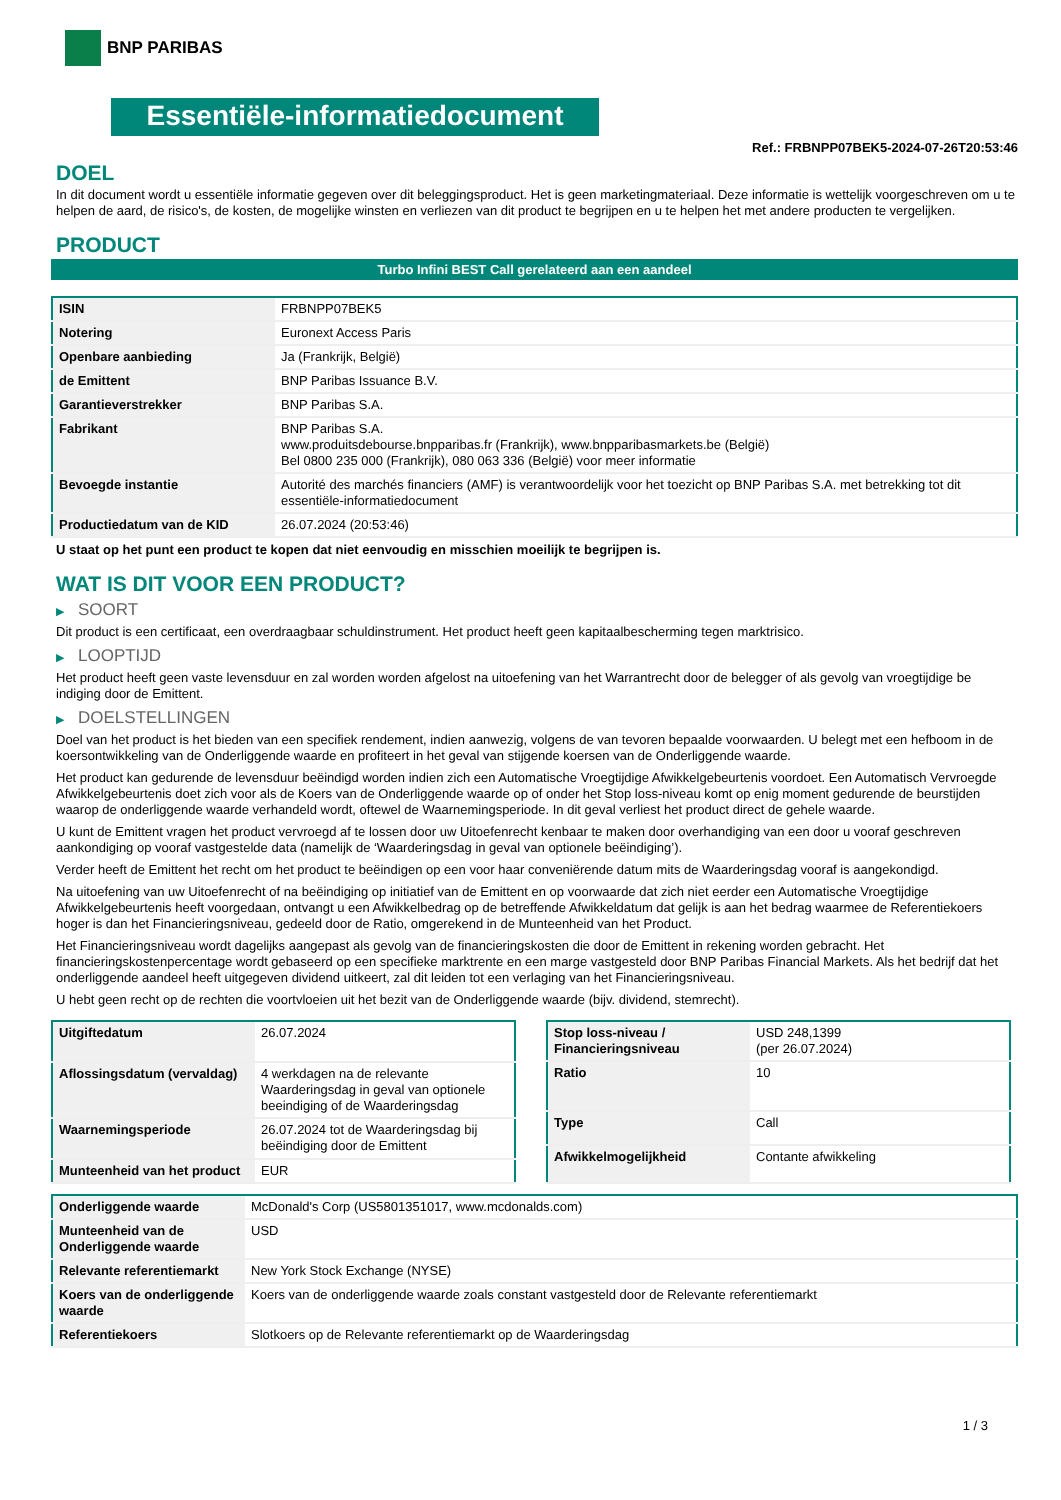BNP PARIBAS
Essentiële-informatiedocument
Ref.: FRBNPP07BEK5-2024-07-26T20:53:46
DOEL
In dit document wordt u essentiële informatie gegeven over dit beleggingsproduct. Het is geen marketingmateriaal. Deze informatie is wettelijk voorgeschreven om u te helpen de aard, de risico's, de kosten, de mogelijke winsten en verliezen van dit product te begrijpen en u te helpen het met andere producten te vergelijken.
PRODUCT
Turbo Infini BEST Call gerelateerd aan een aandeel
| ISIN | FRBNPP07BEK5 |
| Notering | Euronext Access Paris |
| Openbare aanbieding | Ja (Frankrijk, België) |
| de Emittent | BNP Paribas Issuance B.V. |
| Garantieverstrekker | BNP Paribas S.A. |
| Fabrikant | BNP Paribas S.A. www.produitsdebourse.bnpparibas.fr (Frankrijk), www.bnpparibasmarkets.be (België) Bel 0800 235 000 (Frankrijk), 080 063 336 (België) voor meer informatie |
| Bevoegde instantie | Autorité des marchés financiers (AMF) is verantwoordelijk voor het toezicht op BNP Paribas S.A. met betrekking tot dit essentiële-informatiedocument |
| Productiedatum van de KID | 26.07.2024 (20:53:46) |
U staat op het punt een product te kopen dat niet eenvoudig en misschien moeilijk te begrijpen is.
WAT IS DIT VOOR EEN PRODUCT?
▶ SOORT
Dit product is een certificaat, een overdraagbaar schuldinstrument. Het product heeft geen kapitaalbescherming tegen marktrisico.
▶ LOOPTIJD
Het product heeft geen vaste levensduur en zal worden worden afgelost na uitoefening van het Warrantrecht door de belegger of als gevolg van vroegtijdige be indiging door de Emittent.
▶ DOELSTELLINGEN
Doel van het product is het bieden van een specifiek rendement, indien aanwezig, volgens de van tevoren bepaalde voorwaarden. U belegt met een hefboom in de koersontwikkeling van de Onderliggende waarde en profiteert in het geval van stijgende koersen van de Onderliggende waarde.
Het product kan gedurende de levensduur beëindigd worden indien zich een Automatische Vroegtijdige Afwikkelgebeurtenis voordoet. Een Automatisch Vervroegde Afwikkelgebeurtenis doet zich voor als de Koers van de Onderliggende waarde op of onder het Stop loss-niveau komt op enig moment gedurende de beurstijden waarop de onderliggende waarde verhandeld wordt, oftewel de Waarnemingsperiode. In dit geval verliest het product direct de gehele waarde.
U kunt de Emittent vragen het product vervroegd af te lossen door uw Uitoefenrecht kenbaar te maken door overhandiging van een door u vooraf geschreven aankondiging op vooraf vastgestelde data (namelijk de ‘Waarderingsdag in geval van optionele beëindiging’).
Verder heeft de Emittent het recht om het product te beëindigen op een voor haar conveniërende datum mits de Waarderingsdag vooraf is aangekondigd.
Na uitoefening van uw Uitoefenrecht of na beëindiging op initiatief van de Emittent en op voorwaarde dat zich niet eerder een Automatische Vroegtijdige Afwikkelgebeurtenis heeft voorgedaan, ontvangt u een Afwikkelbedrag op de betreffende Afwikkeldatum dat gelijk is aan het bedrag waarmee de Referentiekoers hoger is dan het Financieringsniveau, gedeeld door de Ratio, omgerekend in de Munteenheid van het Product.
Het Financieringsniveau wordt dagelijks aangepast als gevolg van de financieringskosten die door de Emittent in rekening worden gebracht. Het financieringskostenpercentage wordt gebaseerd op een specifieke marktrente en een marge vastgesteld door BNP Paribas Financial Markets. Als het bedrijf dat het onderliggende aandeel heeft uitgegeven dividend uitkeert, zal dit leiden tot een verlaging van het Financieringsniveau.
U hebt geen recht op de rechten die voortvloeien uit het bezit van de Onderliggende waarde (bijv. dividend, stemrecht).
| Uitgiftedatum | 26.07.2024 |
| Aflossingsdatum (vervaldag) | 4 werkdagen na de relevante Waarderingsdag in geval van optionele beeindiging of de Waarderingsdag |
| Waarnemingsperiode | 26.07.2024 tot de Waarderingsdag bij beëindiging door de Emittent |
| Munteenheid van het product | EUR |
| Stop loss-niveau / Financieringsniveau | USD 248,1399 (per 26.07.2024) |
| Ratio | 10 |
| Type | Call |
| Afwikkelmogelijkheid | Contante afwikkeling |
| Onderliggende waarde | McDonald's Corp (US5801351017, www.mcdonalds.com) |
| Munteenheid van de Onderliggende waarde | USD |
| Relevante referentiemarkt | New York Stock Exchange (NYSE) |
| Koers van de onderliggende waarde | Koers van de onderliggende waarde zoals constant vastgesteld door de Relevante referentiemarkt |
| Referentiekoers | Slotkoers op de Relevante referentiemarkt op de Waarderingsdag |
1 / 3